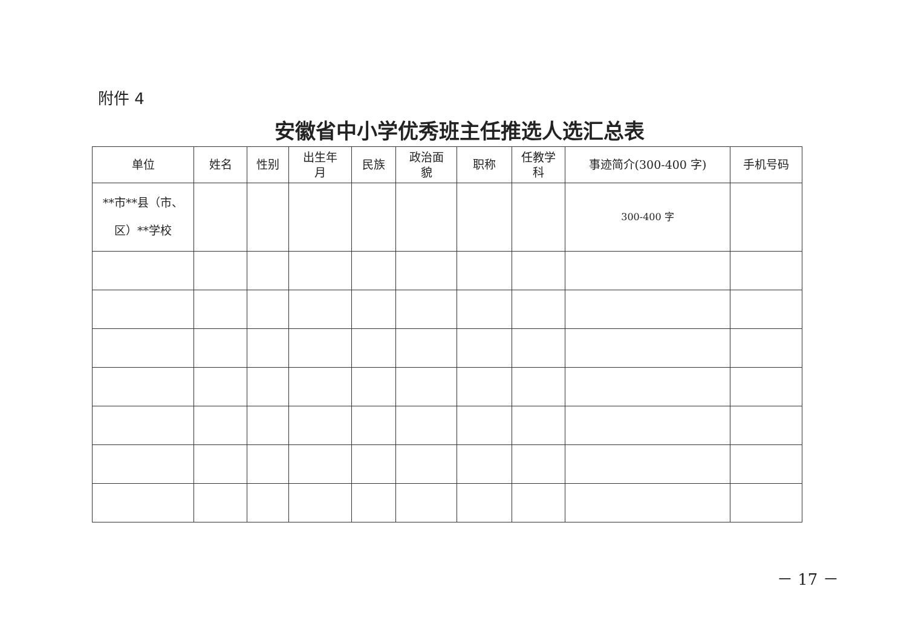附件 4
安徽省中小学优秀班主任推选人选汇总表
| 单位 | 姓名 | 性别 | 出生年 月 | 民族 | 政治面 貌 | 职称 | 任教学 科 | 事迹简介(300-400 字) | 手机号码 |
| --- | --- | --- | --- | --- | --- | --- | --- | --- | --- |
| **市**县（市、 区）**学校 | | | | | | | | 300-400 字 | |
－ 17 －